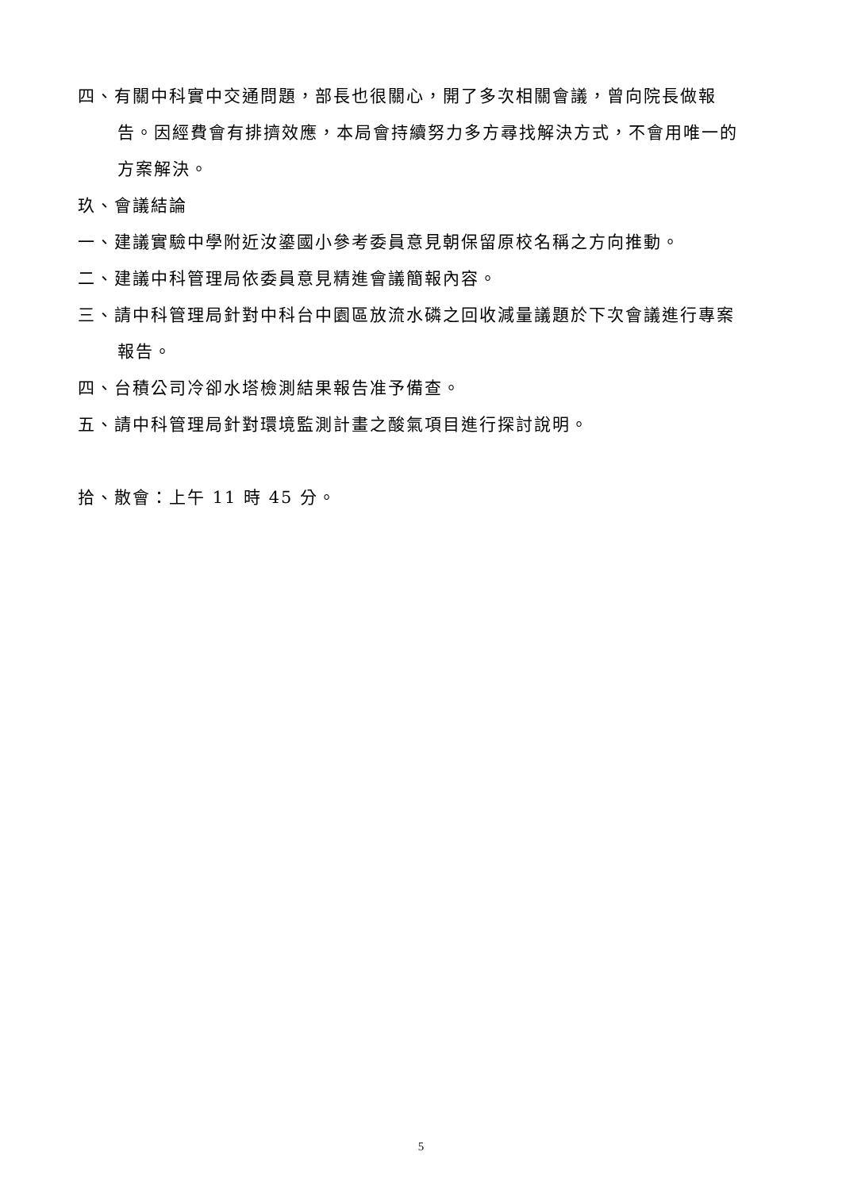四、有關中科實中交通問題，部長也很關心，開了多次相關會議，曾向院長做報告。因經費會有排擠效應，本局會持續努力多方尋找解決方式，不會用唯一的方案解決。
玖、會議結論
一、建議實驗中學附近汝鎏國小參考委員意見朝保留原校名稱之方向推動。
二、建議中科管理局依委員意見精進會議簡報內容。
三、請中科管理局針對中科台中園區放流水磷之回收減量議題於下次會議進行專案報告。
四、台積公司冷卻水塔檢測結果報告准予備查。
五、請中科管理局針對環境監測計畫之酸氣項目進行探討說明。
拾、散會：上午 11 時 45 分。
5